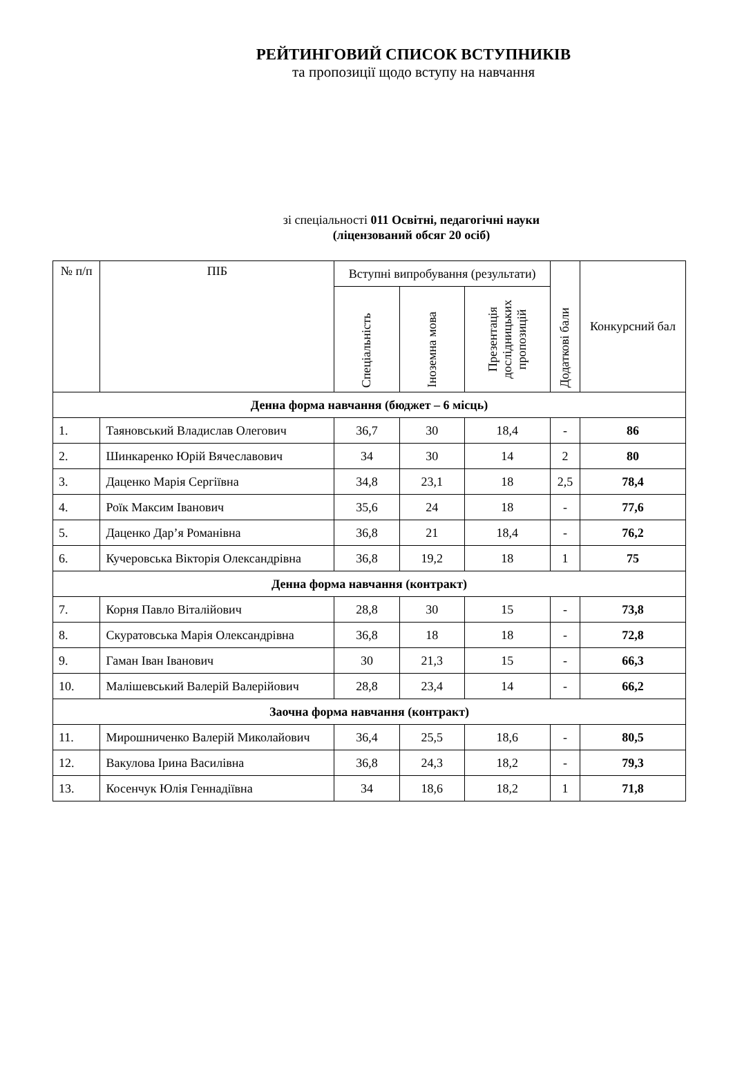РЕЙТИНГОВИЙ СПИСОК ВСТУПНИКІВ
та пропозиції щодо вступу на навчання
зі спеціальності 011 Освітні, педагогічні науки
(ліцензований обсяг 20 осіб)
| № п/п | ПІБ | Вступні випробування (результати) | | | Додаткові бали | Конкурсний бал |
| --- | --- | --- | --- | --- | --- | --- |
| | | Спеціальність | Іноземна мова | Презентація дослідницьких пропозицій | | |
| Денна форма навчання (бюджет – 6 місць) | | | | | | |
| 1. | Таяновський Владислав Олегович | 36,7 | 30 | 18,4 | - | 86 |
| 2. | Шинкаренко Юрій Вячеславович | 34 | 30 | 14 | 2 | 80 |
| 3. | Даценко Марія Сергіївна | 34,8 | 23,1 | 18 | 2,5 | 78,4 |
| 4. | Роїк Максим Іванович | 35,6 | 24 | 18 | - | 77,6 |
| 5. | Даценко Дар’я Романівна | 36,8 | 21 | 18,4 | - | 76,2 |
| 6. | Кучеровська Вікторія Олександрівна | 36,8 | 19,2 | 18 | 1 | 75 |
| Денна форма навчання (контракт) | | | | | | |
| 7. | Корня Павло Віталійович | 28,8 | 30 | 15 | - | 73,8 |
| 8. | Скуратовська Марія Олександрівна | 36,8 | 18 | 18 | - | 72,8 |
| 9. | Гаман Іван Іванович | 30 | 21,3 | 15 | - | 66,3 |
| 10. | Малішевський Валерій Валерійович | 28,8 | 23,4 | 14 | - | 66,2 |
| Заочна форма навчання (контракт) | | | | | | |
| 11. | Мирошниченко Валерій Миколайович | 36,4 | 25,5 | 18,6 | - | 80,5 |
| 12. | Вакулова Ірина Василівна | 36,8 | 24,3 | 18,2 | - | 79,3 |
| 13. | Косенчук Юлія Геннадіївна | 34 | 18,6 | 18,2 | 1 | 71,8 |